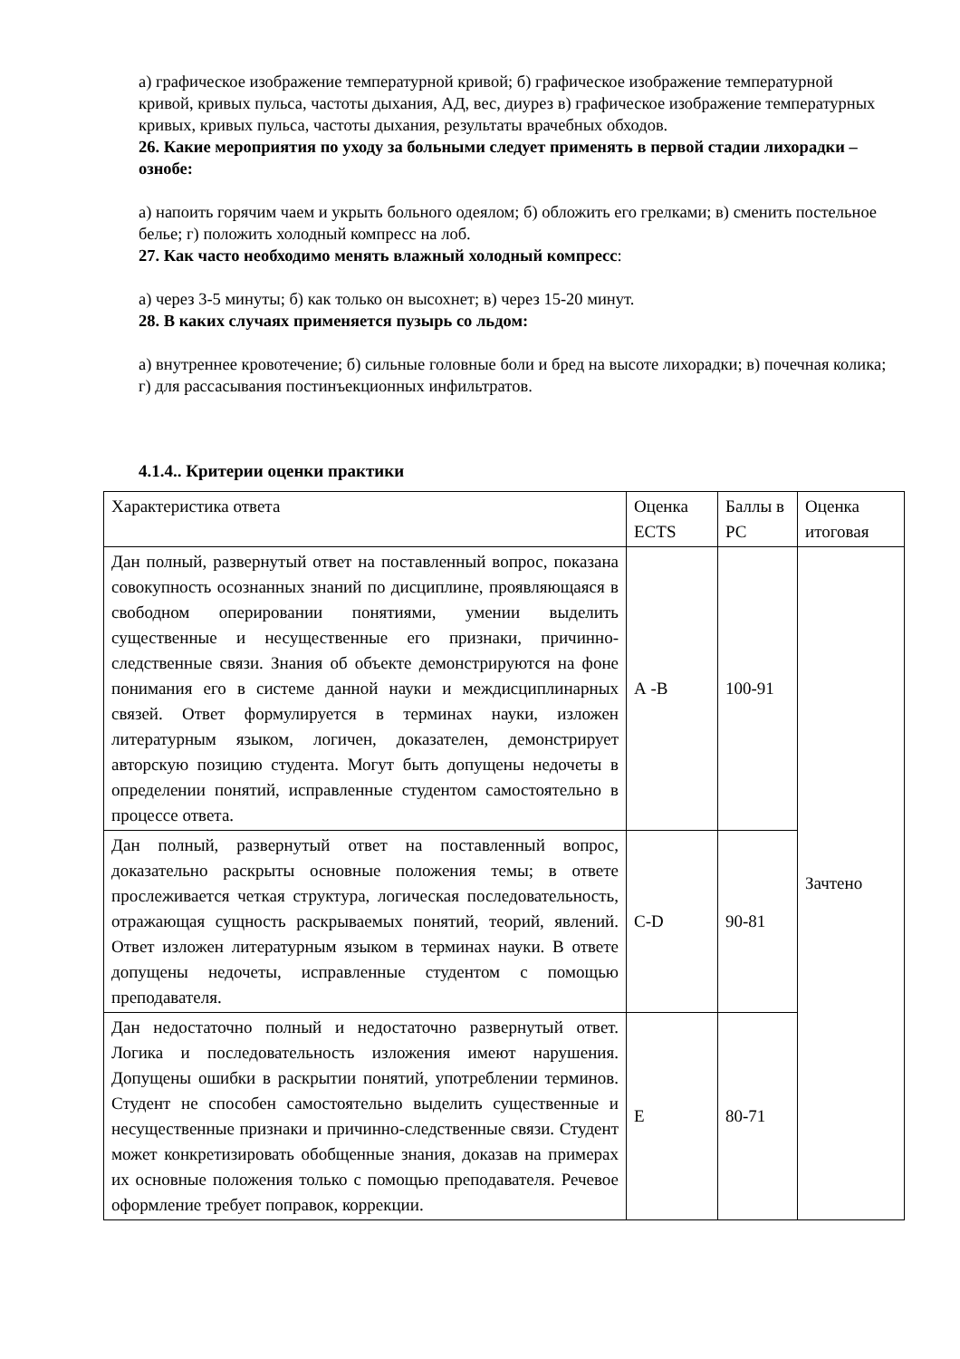а) графическое изображение температурной кривой; б) графическое изображение температурной кривой, кривых пульса, частоты дыхания, АД, вес, диурез в) графическое изображение температурных кривых, кривых пульса, частоты дыхания, результаты врачебных обходов.
26. Какие мероприятия по уходу за больными следует применять в первой стадии лихорадки – ознобе:
а) напоить горячим чаем и укрыть больного одеялом; б) обложить его грелками; в) сменить постельное белье; г) положить холодный компресс на лоб.
27. Как часто необходимо менять влажный холодный компресс:
а) через 3-5 минуты; б) как только он высохнет; в) через 15-20 минут.
28. В каких случаях применяется пузырь со льдом:
а) внутреннее кровотечение; б) сильные головные боли и бред на высоте лихорадки; в) почечная колика; г) для рассасывания постинъекционных инфильтратов.
4.1.4.. Критерии оценки практики
| Характеристика ответа | Оценка ECTS | Баллы в РС | Оценка итоговая |
| Дан полный, развернутый ответ на поставленный вопрос, показана совокупность осознанных знаний по дисциплине, проявляющаяся в свободном оперировании понятиями, умении выделить существенные и несущественные его признаки, причинно-следственные связи. Знания об объекте демонстрируются на фоне понимания его в системе данной науки и междисциплинарных связей. Ответ формулируется в терминах науки, изложен литературным языком, логичен, доказателен, демонстрирует авторскую позицию студента. Могут быть допущены недочеты в определении понятий, исправленные студентом самостоятельно в процессе ответа. | А -В | 100-91 | Зачтено |
| Дан полный, развернутый ответ на поставленный вопрос, доказательно раскрыты основные положения темы; в ответе прослеживается четкая структура, логическая последовательность, отражающая сущность раскрываемых понятий, теорий, явлений. Ответ изложен литературным языком в терминах науки. В ответе допущены недочеты, исправленные студентом с помощью преподавателя. | С-D | 90-81 | |
| Дан недостаточно полный и недостаточно развернутый ответ. Логика и последовательность изложения имеют нарушения. Допущены ошибки в раскрытии понятий, употреблении терминов. Студент не способен самостоятельно выделить существенные и несущественные признаки и причинно-следственные связи. Студент может конкретизировать обобщенные знания, доказав на примерах их основные положения только с помощью преподавателя. Речевое оформление требует поправок, коррекции. | Е | 80-71 | |